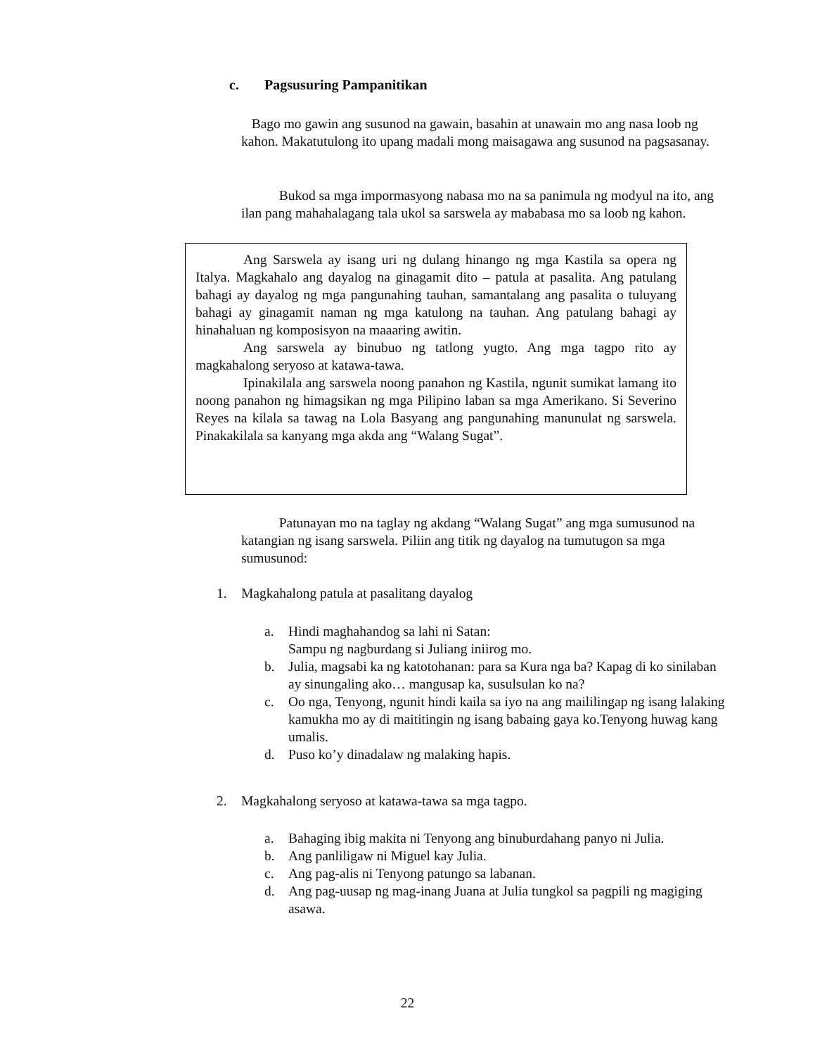c. Pagsusuring Pampanitikan
Bago mo gawin ang susunod na gawain, basahin at unawain mo ang nasa loob ng kahon. Makatutulong ito upang madali mong maisagawa ang susunod na pagsasanay.
Bukod sa mga impormasyong nabasa mo na sa panimula ng modyul na ito, ang ilan pang mahahalagang tala ukol sa sarswela ay mababasa mo sa loob ng kahon.
Ang Sarswela ay isang uri ng dulang hinango ng mga Kastila sa opera ng Italya. Magkahalo ang dayalog na ginagamit dito – patula at pasalita. Ang patulang bahagi ay dayalog ng mga pangunahing tauhan, samantalang ang pasalita o tuluyang bahagi ay ginagamit naman ng mga katulong na tauhan. Ang patulang bahagi ay hinahaluan ng komposisyon na maaaring awitin.
Ang sarswela ay binubuo ng tatlong yugto. Ang mga tagpo rito ay magkahalong seryoso at katawa-tawa.
Ipinakilala ang sarswela noong panahon ng Kastila, ngunit sumikat lamang ito noong panahon ng himagsikan ng mga Pilipino laban sa mga Amerikano. Si Severino Reyes na kilala sa tawag na Lola Basyang ang pangunahing manunulat ng sarswela. Pinakakilala sa kanyang mga akda ang “Walang Sugat”.
Patunayan mo na taglay ng akdang “Walang Sugat” ang mga sumusunod na katangian ng isang sarswela. Piliin ang titik ng dayalog na tumutugon sa mga sumusunod:
1. Magkahalong patula at pasalitang dayalog
a. Hindi maghahandog sa lahi ni Satan:
Sampu ng nagburdang si Juliang iniirog mo.
b. Julia, magsabi ka ng katotohanan: para sa Kura nga ba? Kapag di ko sinilaban ay sinungaling ako… mangusap ka, susulsulan ko na?
c. Oo nga, Tenyong, ngunit hindi kaila sa iyo na ang maililingap ng isang lalaking kamukha mo ay di maititingin ng isang babaing gaya ko.Tenyong huwag kang umalis.
d. Puso ko’y dinadalaw ng malaking hapis.
2. Magkahalong seryoso at katawa-tawa sa mga tagpo.
a. Bahaging ibig makita ni Tenyong ang binuburdahang panyo ni Julia.
b. Ang panliligaw ni Miguel kay Julia.
c. Ang pag-alis ni Tenyong patungo sa labanan.
d. Ang pag-uusap ng mag-inang Juana at Julia tungkol sa pagpili ng magiging asawa.
22